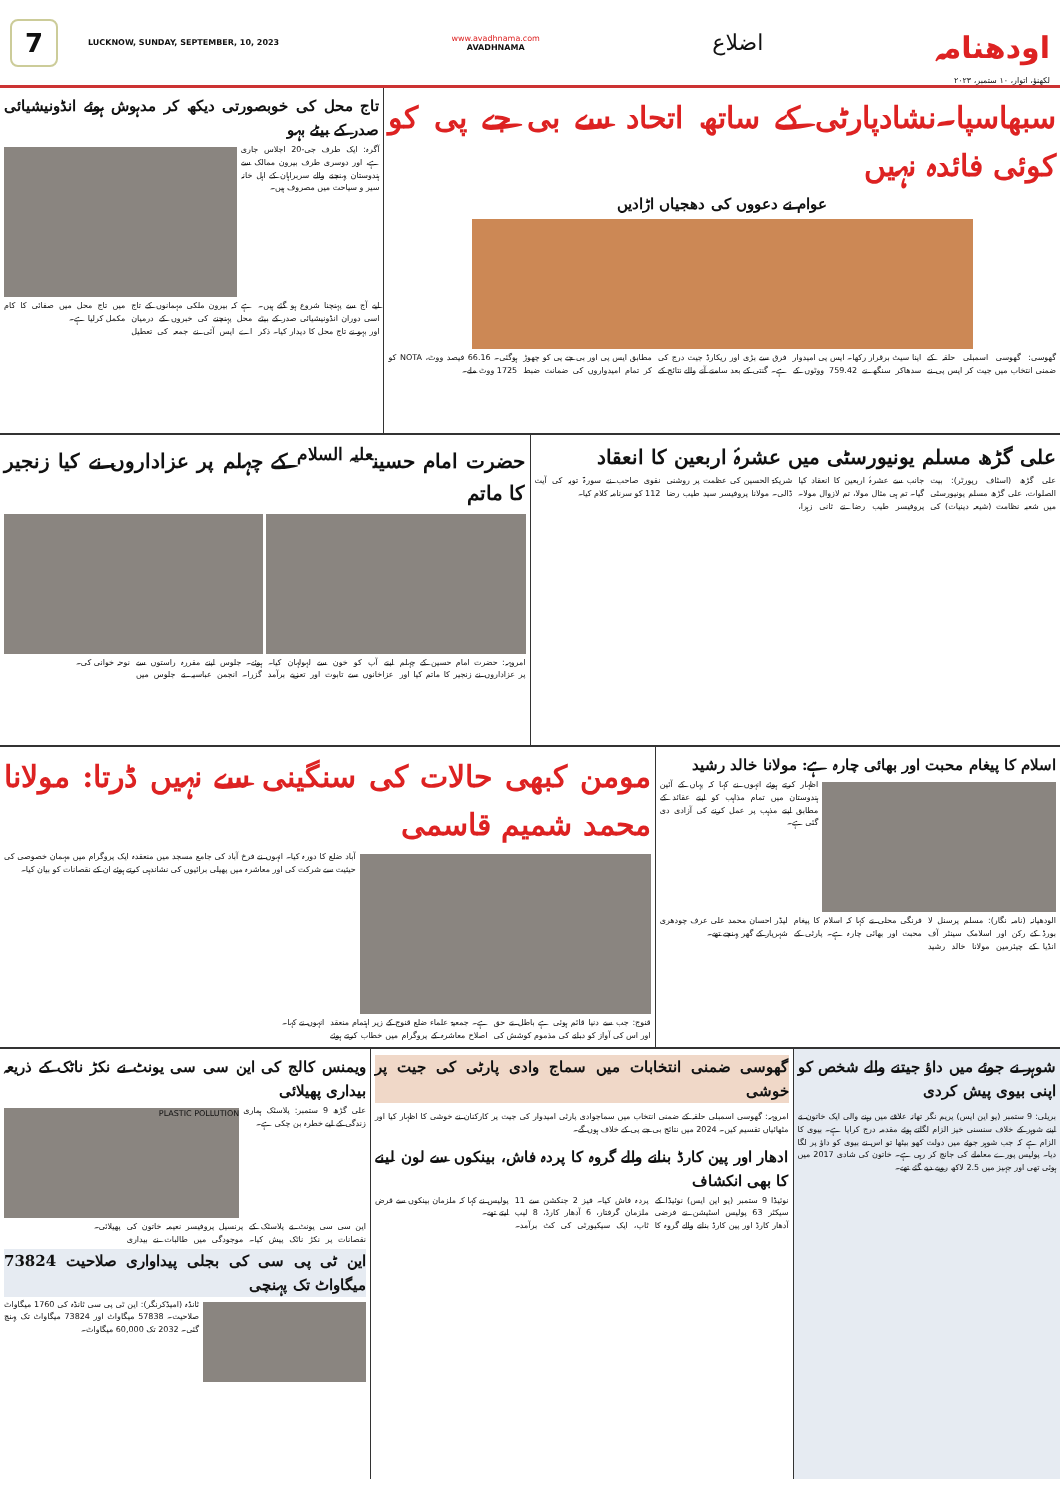7
LUCKNOW, SUNDAY, SEPTEMBER, 10, 2023
www.avadhnama.com
AVADHNAMA
اضلاع
اودھنامہ
لکھنؤ، اتوار، ۱۰ ستمبر، ۲۰۲۳
سبھاسپا۔نشادپارٹی کے ساتھ اتحاد سے بی جے پی کو کوئی فائدہ نہیں
عوام نے دعووں کی دھجیاں اڑادیں
گھوسی: گھوسی اسمبلی حلقہ کے ضمنی انتخاب میں جیت کر ایس پی نے اپنا سیٹ برقرار رکھا۔ ایس پی امیدوار سدھاکر سنگھ نے 759.42 ووٹوں کے فرق سے بڑی اور ریکارڈ جیت درج کی ہے۔ گنتی کے بعد سامنے آنے والے نتائج کے مطابق ایس پی اور بی جے پی کو چھوڑ کر تمام امیدواروں کی ضمانت ضبط ہوگئی۔ 66.16 فیصد ووٹ، NOTA کو 1725 ووٹ ملے۔
تاج محل کی خوبصورتی دیکھ کر مدہوش ہوئے انڈونیشیائی صدر کے بیٹے بہو
آگرہ: ایک طرف جی-20 اجلاس جاری ہے، اور دوسری طرف بیرون ممالک سے ہندوستان پہنچنے والے سربراہان کے اہل خانہ سیر و سیاحت میں مصروف ہیں۔
لیے آج سے پہنچنا شروع ہو گئے ہیں۔ اسی دوران انڈونیشیائی صدر کے بیٹے اور بہو نے تاج محل کا دیدار کیا۔ ذکر ہے کہ بیرون ملکی مہمانوں کے تاج محل پہنچنے کی خبروں کے درمیان اے ایس آئی نے جمعہ کی تعطیل میں تاج محل میں صفائی کا کام مکمل کرلیا ہے۔
علی گڑھ مسلم یونیورسٹی میں عشرۂ اربعین کا انعقاد
علی گڑھ (اسٹاف رپورٹر): بیت الصلوات، علی گڑھ مسلم یونیورسٹی میں شعبہ نظامت (شیعہ دینیات) کی جانب سے عشرۂ اربعین کا انعقاد کیا گیا۔ تم ہی مثال مولا، تم لازوال مولا۔ پروفیسر طیب رضا نے ثانی زہرا، شریکۃ الحسین کی عظمت پر روشنی ڈالی۔ مولانا پروفیسر سید طیب رضا نقوی صاحب نے سورۃ توبہ کی آیت 112 کو سرنامہ کلام کیا۔
حضرت امام حسین<sup>علیہ السلام</sup> کے چہلم پر عزاداروں نے کیا زنجیر کا ماتم
امروہہ: حضرت امام حسین کے چہلم پر عزاداروں نے زنجیر کا ماتم کیا اور اپنے آپ کو خون سے لہولہان کیا۔ عزاخانوں سے تابوت اور تعزیے برآمد ہوئے۔ جلوس اپنے مقررہ راستوں سے گزرا۔ انجمن عباسیہ نے جلوس میں نوحہ خوانی کی۔
اسلام کا پیغام محبت اور بھائی چارہ ہے: مولانا خالد رشید
اظہار کرتے ہوئے انہوں نے کہا کہ یہاں کے آئین ہندوستان میں تمام مذاہب کو اپنے عقائد کے مطابق اپنے مذہب پر عمل کرنے کی آزادی دی گئی ہے۔
الودھیانہ (نامہ نگار): مسلم پرسنل لا بورڈ کے رکن اور اسلامک سینٹر آف انڈیا کے چیئرمین مولانا خالد رشید فرنگی محلی نے کہا کہ اسلام کا پیغام محبت اور بھائی چارہ ہے۔ پارٹی کے لیڈر احسان محمد علی عرف چودھری شہریار کے گھر پہنچے تھے۔
مومن کبھی حالات کی سنگینی سے نہیں ڈرتا: مولانا محمد شمیم قاسمی
آباد ضلع کا دورہ کیا۔ انہوں نے فرخ آباد کی جامع مسجد میں منعقدہ ایک پروگرام میں مہمان خصوصی کی حیثیت سے شرکت کی اور معاشرہ میں پھیلی برائیوں کی نشاندہی کرتے ہوئے ان کے نقصانات کو بیان کیا۔
قنوج: جب سے دنیا قائم ہوئی ہے باطل نے حق اور اس کی آواز کو دبانے کی مذموم کوشش کی ہے۔ جمعیۃ علماء ضلع قنوج کے زیر اہتمام منعقد اصلاح معاشرہ کے پروگرام میں خطاب کرتے ہوئے انہوں نے کہا۔
شوہر نے جوئے میں داؤ جیتنے والے شخص کو اپنی بیوی پیش کردی
بریلی: 9 ستمبر (یو این ایس) پریم نگر تھانہ علاقے میں رہنے والی ایک خاتون نے اپنے شوہر کے خلاف سنسنی خیز الزام لگاتے ہوئے مقدمہ درج کرایا ہے۔ بیوی کا الزام ہے کہ جب شوہر جوئے میں دولت کھو بیٹھا تو اس نے بیوی کو داؤ پر لگا دیا۔ پولیس پورے معاملے کی جانچ کر رہی ہے۔ خاتون کی شادی 2017 میں ہوئی تھی اور جہیز میں 2.5 لاکھ روپے دیے گئے تھے۔
گھوسی ضمنی انتخابات میں سماج وادی پارٹی کی جیت پر خوشی
امروہہ: گھوسی اسمبلی حلقہ کے ضمنی انتخاب میں سماجوادی پارٹی امیدوار کی جیت پر کارکنان نے خوشی کا اظہار کیا اور مٹھائیاں تقسیم کیں۔ 2024 میں نتائج بی جے پی کے خلاف ہوں گے۔
ادھار اور پین کارڈ بنانے والے گروہ کا پردہ فاش، بینکوں سے لون لینے کا بھی انکشاف
نوئیڈا 9 ستمبر (یو این ایس) نوئیڈا کے سیکٹر 63 پولیس اسٹیشن نے فرضی آدھار کارڈ اور پین کارڈ بنانے والے گروہ کا پردہ فاش کیا۔ فیز 2 جنکشن سے 11 ملزمان گرفتار، 6 آدھار کارڈ، 8 لیپ ٹاپ، ایک سیکیورٹی کی کٹ برآمد۔ پولیس نے کہا کہ ملزمان بینکوں سے قرض لیتے تھے۔
ویمنس کالج کی این سی سی یونٹ نے نکڑ ناٹک کے ذریعہ بیداری پھیلائی
علی گڑھ 9 ستمبر: پلاسٹک ہماری زندگی کے لیے خطرہ بن چکی ہے۔
PLASTIC POLLUTION
این سی سی یونٹ نے پلاسٹک کے نقصانات پر نکڑ ناٹک پیش کیا۔ پرنسپل پروفیسر نعیمہ خاتون کی موجودگی میں طالبات نے بیداری پھیلائی۔
این ٹی پی سی کی بجلی پیداواری صلاحیت 73824 میگاواٹ تک پہنچی
ٹانڈہ (امیڈکرنگر): این ٹی پی سی ٹانڈہ کی 1760 میگاواٹ صلاحیت۔ 57838 میگاواٹ اور 73824 میگاواٹ تک پہنچ گئی۔ 2032 تک 60,000 میگاواٹ۔